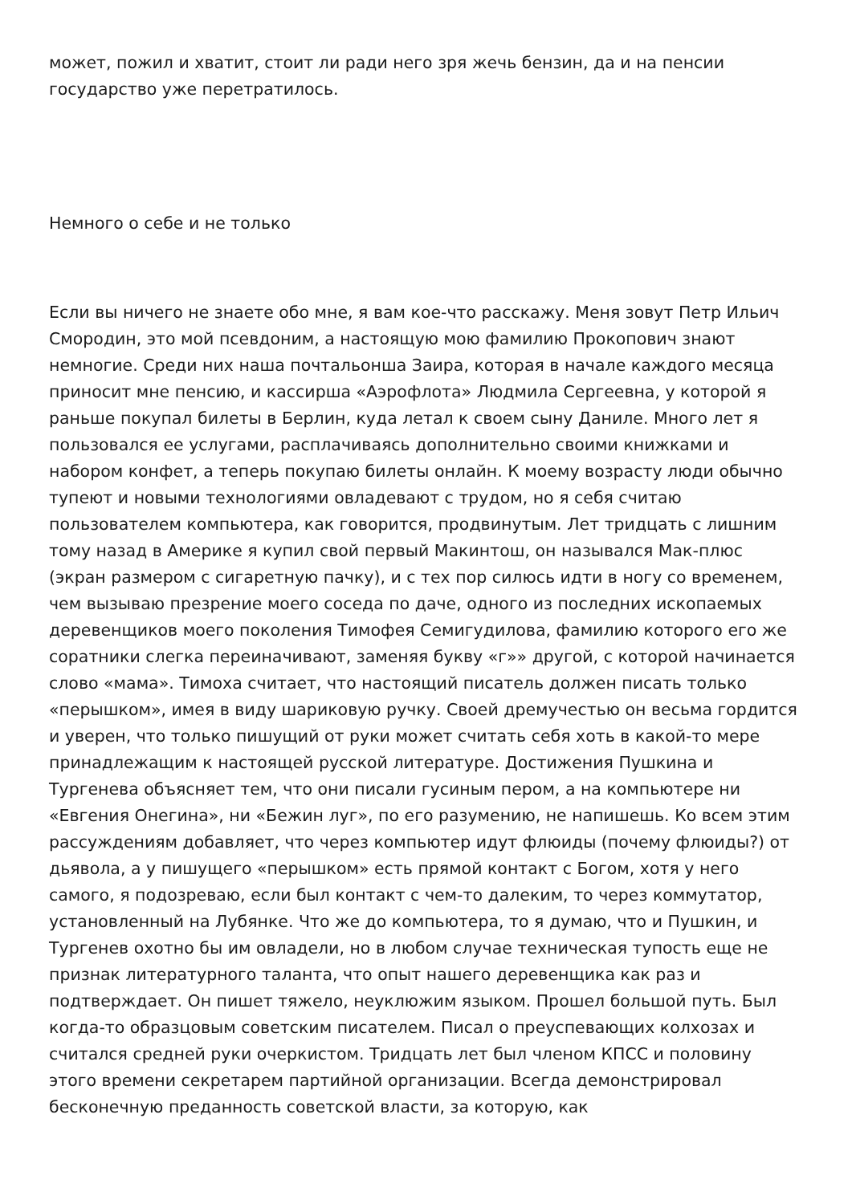может, пожил и хватит, стоит ли ради него зря жечь бензин, да и на пенсии государство уже перетратилось.
Немного о себе и не только
Если вы ничего не знаете обо мне, я вам кое-что расскажу. Меня зовут Петр Ильич Смородин, это мой псевдоним, а настоящую мою фамилию Прокопович знают немногие. Среди них наша почтальонша Заира, которая в начале каждого месяца приносит мне пенсию, и кассирша «Аэрофлота» Людмила Сергеевна, у которой я раньше покупал билеты в Берлин, куда летал к своем сыну Даниле. Много лет я пользовался ее услугами, расплачиваясь дополнительно своими книжками и набором конфет, а теперь покупаю билеты онлайн. К моему возрасту люди обычно тупеют и новыми технологиями овладевают с трудом, но я себя считаю пользователем компьютера, как говорится, продвинутым. Лет тридцать с лишним тому назад в Америке я купил свой первый Макинтош, он назывался Мак-плюс (экран размером с сигаретную пачку), и с тех пор силюсь идти в ногу со временем, чем вызываю презрение моего соседа по даче, одного из последних ископаемых деревенщиков моего поколения Тимофея Семигудилова, фамилию которого его же соратники слегка переиначивают, заменяя букву «г»» другой, с которой начинается слово «мама». Тимоха считает, что настоящий писатель должен писать только «перышком», имея в виду шариковую ручку. Своей дремучестью он весьма гордится и уверен, что только пишущий от руки может считать себя хоть в какой-то мере принадлежащим к настоящей русской литературе. Достижения Пушкина и Тургенева объясняет тем, что они писали гусиным пером, а на компьютере ни «Евгения Онегина», ни «Бежин луг», по его разумению, не напишешь. Ко всем этим рассуждениям добавляет, что через компьютер идут флюиды (почему флюиды?) от дьявола, а у пишущего «перышком» есть прямой контакт с Богом, хотя у него самого, я подозреваю, если был контакт с чем-то далеким, то через коммутатор, установленный на Лубянке. Что же до компьютера, то я думаю, что и Пушкин, и Тургенев охотно бы им овладели, но в любом случае техническая тупость еще не признак литературного таланта, что опыт нашего деревенщика как раз и подтверждает. Он пишет тяжело, неуклюжим языком. Прошел большой путь. Был когда-то образцовым советским писателем. Писал о преуспевающих колхозах и считался средней руки очеркистом. Тридцать лет был членом КПСС и половину этого времени секретарем партийной организации. Всегда демонстрировал бесконечную преданность советской власти, за которую, как